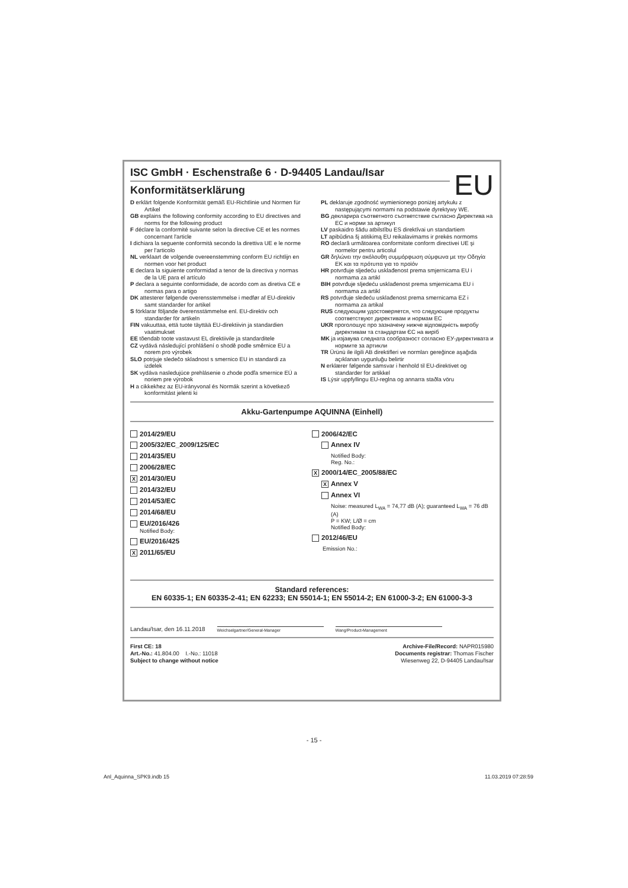EU
ISC GmbH · Eschenstraße 6 · D-94405 Landau/Isar
Konformitätserklärung
D erklärt folgende Konformität gemäß EU-Richtlinie und Normen für Artikel
GB explains the following conformity according to EU directives and norms for the following product
F déclare la conformité suivante selon la directive CE et les normes concernant l'article
I dichiara la seguente conformità secondo la direttiva UE e le norme per l'articolo
NL verklaart de volgende overeenstemming conform EU richtlijn en normen voor het product
E declara la siguiente conformidad a tenor de la directiva y normas de la UE para el artículo
P declara a seguinte conformidade, de acordo com as diretiva CE e normas para o artigo
DK attesterer følgende overensstemmelse i medfør af EU-direktiv samt standarder for artikel
S förklarar följande överensstämmelse enl. EU-direktiv och standarder för artikeln
FIN vakuuttaa, että tuote täyttää EU-direktiivin ja standardien vaatimukset
EE tõendab toote vastavust EL direktiivile ja standarditele
CZ vydává následující prohlášení o shodě podle směrnice EU a norem pro výrobek
SLO potrjuje sledečo skladnost s smernico EU in standardi za izdelek
SK vydáva nasledujúce prehlásenie o zhode podľa smernice EÚ a noriem pre výrobok
H a cikkekhez az EU-irányvonal és Normák szerint a következő konformitást jelenti ki
PL deklaruje zgodność wymienionego poniżej artykułu z następującymi normami na podstawie dyrektywy WE.
BG декларира съответното съответствие съгласно Директива на ЕС и норми за артикул
LV paskaidro šādu atbilstību ES direktīvai un standartiem
LT apibūdina šį atitikimą EU reikalavimams ir prekės normoms
RO declară următoarea conformitate conform directivei UE şi normelor pentru articolul
GR δηλώνει την ακόλουθη συμμόρφωση σύμφωνα με την Οδηγία ΕΚ και τα πρότυπα για το προϊόν
HR potvrđuje sljedeću usklađenost prema smjernicama EU i normama za artikl
BIH potvrđuje sljedeću usklađenost prema smjernicama EU i normama za artikl
RS potvrđuje sledeću usklađenost prema smernicama EZ i normama za artikal
RUS следующим удостоверяется, что следующие продукты соответствуют директивам и нормам ЕС
UKR проголошує про зазначену нижче відповідність виробу директивам та стандартам ЄС на виріб
MK ја изјавува следната сообразност согласно ЕУ-директивата и нормите за артикли
TR Ürünü ile ilgili AB direktifleri ve normları gereğince aşağıda açıklanan uygunluğu belirtir
N erklærer følgende samsvar i henhold til EU-direktivet og standarder for artikkel
IS Lýsir uppfyllingu EU-reglna og annarra staðla vöru
Akku-Gartenpumpe AQUINNA (Einhell)
2014/29/EU
2005/32/EC_2009/125/EC
2014/35/EU
2006/28/EC
X 2014/30/EU
2014/32/EU
2014/53/EC
2014/68/EU
EU/2016/426
Notified Body:
EU/2016/425
X 2011/65/EU
2006/42/EC
Annex IV
Notified Body:
Reg. No.:
X 2000/14/EC_2005/88/EC
X Annex V
Annex VI
Noise: measured L<sub>WA</sub> = 74,77 dB (A); guaranteed L<sub>WA</sub> = 76 dB (A)
P = KW; L/Ø = cm
Notified Body:
2012/46/EU
Emission No.:
Standard references:
EN 60335-1; EN 60335-2-41; EN 62233; EN 55014-1; EN 55014-2; EN 61000-3-2; EN 61000-3-3
Landau/Isar, den 16.11.2018
Weichselgartner/General-Manager
Wang/Product-Management
First CE: 18
Art.-No.: 41.804.00 I.-No.: 11018
Subject to change without notice
Archive-File/Record: NAPR015980
Documents registrar: Thomas Fischer
Wiesenweg 22, D-94405 Landau/Isar
- 15 -
Anl_Aquinna_SPK9.indb 15 11.03.2019 07:28:59